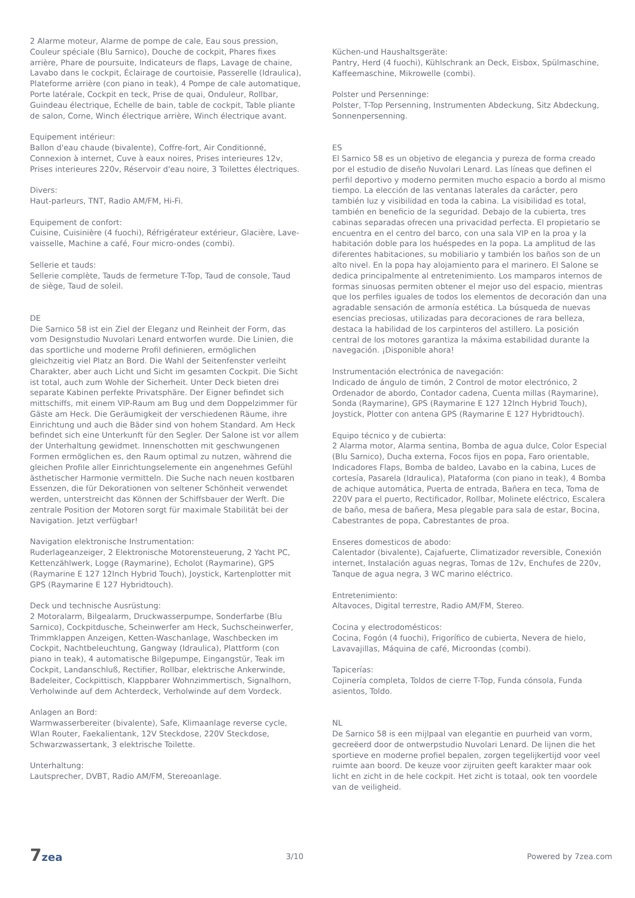2 Alarme moteur, Alarme de pompe de cale, Eau sous pression, Couleur spéciale (Blu Sarnico), Douche de cockpit, Phares fixes arrière, Phare de poursuite, Indicateurs de flaps, Lavage de chaine, Lavabo dans le cockpit, Éclairage de courtoisie, Passerelle (Idraulica), Plateforme arrière (con piano in teak), 4 Pompe de cale automatique, Porte latérale, Cockpit en teck, Prise de quai, Onduleur, Rollbar, Guindeau électrique, Echelle de bain, table de cockpit, Table pliante de salon, Corne, Winch électrique arrière, Winch électrique avant.
Equipement intérieur:
Ballon d'eau chaude (bivalente), Coffre-fort, Air Conditionné, Connexion à internet, Cuve à eaux noires, Prises interieures 12v, Prises interieures 220v, Réservoir d'eau noire, 3 Toilettes électriques.
Divers:
Haut-parleurs, TNT, Radio AM/FM, Hi-Fi.
Equipement de confort:
Cuisine, Cuisinière (4 fuochi), Réfrigérateur extérieur, Glacière, Lave-vaisselle, Machine a café, Four micro-ondes (combi).
Sellerie et tauds:
Sellerie complète, Tauds de fermeture T-Top, Taud de console, Taud de siège, Taud de soleil.
DE
Die Sarnico 58 ist ein Ziel der Eleganz und Reinheit der Form, das vom Designstudio Nuvolari Lenard entworfen wurde. Die Linien, die das sportliche und moderne Profil definieren, ermöglichen gleichzeitig viel Platz an Bord. Die Wahl der Seitenfenster verleiht Charakter, aber auch Licht und Sicht im gesamten Cockpit. Die Sicht ist total, auch zum Wohle der Sicherheit. Unter Deck bieten drei separate Kabinen perfekte Privatsphäre. Der Eigner befindet sich mittschiffs, mit einem VIP-Raum am Bug und dem Doppelzimmer für Gäste am Heck. Die Geräumigkeit der verschiedenen Räume, ihre Einrichtung und auch die Bäder sind von hohem Standard. Am Heck befindet sich eine Unterkunft für den Segler. Der Salone ist vor allem der Unterhaltung gewidmet. Innenschotten mit geschwungenen Formen ermöglichen es, den Raum optimal zu nutzen, während die gleichen Profile aller Einrichtungselemente ein angenehmes Gefühl ästhetischer Harmonie vermitteln. Die Suche nach neuen kostbaren Essenzen, die für Dekorationen von seltener Schönheit verwendet werden, unterstreicht das Können der Schiffsbauer der Werft. Die zentrale Position der Motoren sorgt für maximale Stabilität bei der Navigation. Jetzt verfügbar!
Navigation elektronische Instrumentation:
Ruderlageanzeiger, 2 Elektronische Motorensteuerung, 2 Yacht PC, Kettenzählwerk, Logge (Raymarine), Echolot (Raymarine), GPS (Raymarine E 127 12Inch Hybrid Touch), Joystick, Kartenplotter mit GPS (Raymarine E 127 Hybridtouch).
Deck und technische Ausrüstung:
2 Motoralarm, Bilgealarm, Druckwasserpumpe, Sonderfarbe (Blu Sarnico), Cockpitdusche, Scheinwerfer am Heck, Suchscheinwerfer, Trimmklappen Anzeigen, Ketten-Waschanlage, Waschbecken im Cockpit, Nachtbeleuchtung, Gangway (Idraulica), Plattform (con piano in teak), 4 automatische Bilgepumpe, Eingangstür, Teak im Cockpit, Landanschluß, Rectifier, Rollbar, elektrische Ankerwinde, Badeleiter, Cockpittisch, Klappbarer Wohnzimmertisch, Signalhorn, Verholwinde auf dem Achterdeck, Verholwinde auf dem Vordeck.
Anlagen an Bord:
Warmwasserbereiter (bivalente), Safe, Klimaanlage reverse cycle, Wlan Router, Faekalientank, 12V Steckdose, 220V Steckdose, Schwarzwassertank, 3 elektrische Toilette.
Unterhaltung:
Lautsprecher, DVBT, Radio AM/FM, Stereoanlage.
Küchen-und Haushaltsgeräte:
Pantry, Herd (4 fuochi), Kühlschrank an Deck, Eisbox, Spülmaschine, Kaffeemaschine, Mikrowelle (combi).
Polster und Persenninge:
Polster, T-Top Persenning, Instrumenten Abdeckung, Sitz Abdeckung, Sonnenpersenning.
ES
El Sarnico 58 es un objetivo de elegancia y pureza de forma creado por el estudio de diseño Nuvolari Lenard. Las líneas que definen el perfil deportivo y moderno permiten mucho espacio a bordo al mismo tiempo. La elección de las ventanas laterales da carácter, pero también luz y visibilidad en toda la cabina. La visibilidad es total, también en beneficio de la seguridad. Debajo de la cubierta, tres cabinas separadas ofrecen una privacidad perfecta. El propietario se encuentra en el centro del barco, con una sala VIP en la proa y la habitación doble para los huéspedes en la popa. La amplitud de las diferentes habitaciones, su mobiliario y también los baños son de un alto nivel. En la popa hay alojamiento para el marinero. El Salone se dedica principalmente al entretenimiento. Los mamparos internos de formas sinuosas permiten obtener el mejor uso del espacio, mientras que los perfiles iguales de todos los elementos de decoración dan una agradable sensación de armonía estética. La búsqueda de nuevas esencias preciosas, utilizadas para decoraciones de rara belleza, destaca la habilidad de los carpinteros del astillero. La posición central de los motores garantiza la máxima estabilidad durante la navegación. ¡Disponible ahora!
Instrumentación electrónica de navegación:
Indicado de ángulo de timón, 2 Control de motor electrónico, 2 Ordenador de abordo, Contador cadena, Cuenta millas (Raymarine), Sonda (Raymarine), GPS (Raymarine E 127 12Inch Hybrid Touch), Joystick, Plotter con antena GPS (Raymarine E 127 Hybridtouch).
Equipo técnico y de cubierta:
2 Alarma motor, Alarma sentina, Bomba de agua dulce, Color Especial (Blu Sarnico), Ducha externa, Focos fijos en popa, Faro orientable, Indicadores Flaps, Bomba de baldeo, Lavabo en la cabina, Luces de cortesía, Pasarela (Idraulica), Plataforma (con piano in teak), 4 Bomba de achique automática, Puerta de entrada, Bañera en teca, Toma de 220V para el puerto, Rectificador, Rollbar, Molinete eléctrico, Escalera de baño, mesa de bañera, Mesa plegable para sala de estar, Bocina, Cabestrantes de popa, Cabrestantes de proa.
Enseres domesticos de abodo:
Calentador (bivalente), Cajafuerte, Climatizador reversible, Conexión internet, Instalación aguas negras, Tomas de 12v, Enchufes de 220v, Tanque de agua negra, 3 WC marino eléctrico.
Entretenimiento:
Altavoces, Digital terrestre, Radio AM/FM, Stereo.
Cocina y electrodomésticos:
Cocina, Fogón (4 fuochi), Frigorífico de cubierta, Nevera de hielo, Lavavajillas, Máquina de café, Microondas (combi).
Tapicerías:
Cojinería completa, Toldos de cierre T-Top, Funda cónsola, Funda asientos, Toldo.
NL
De Sarnico 58 is een mijlpaal van elegantie en puurheid van vorm, gecreëerd door de ontwerpstudio Nuvolari Lenard. De lijnen die het sportieve en moderne profiel bepalen, zorgen tegelijkertijd voor veel ruimte aan boord. De keuze voor zijruiten geeft karakter maar ook licht en zicht in de hele cockpit. Het zicht is totaal, ook ten voordele van de veiligheid.
7zea
3/10 Powered by 7zea.com